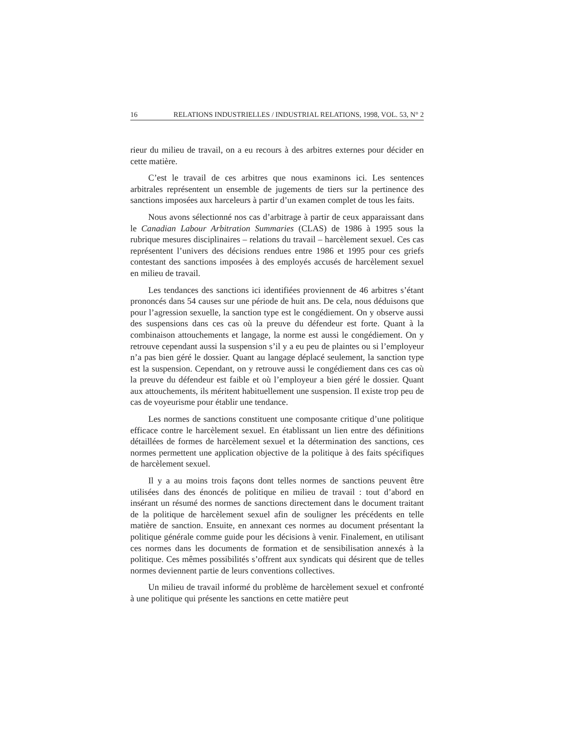16 RELATIONS INDUSTRIELLES / INDUSTRIAL RELATIONS, 1998, VOL. 53, N° 2
rieur du milieu de travail, on a eu recours à des arbitres externes pour décider en cette matière.
C’est le travail de ces arbitres que nous examinons ici. Les sentences arbitrales représentent un ensemble de jugements de tiers sur la pertinence des sanctions imposées aux harceleurs à partir d’un examen complet de tous les faits.
Nous avons sélectionné nos cas d’arbitrage à partir de ceux apparaissant dans le Canadian Labour Arbitration Summaries (CLAS) de 1986 à 1995 sous la rubrique mesures disciplinaires – relations du travail – harcèlement sexuel. Ces cas représentent l’univers des décisions rendues entre 1986 et 1995 pour ces griefs contestant des sanctions imposées à des employés accusés de harcèlement sexuel en milieu de travail.
Les tendances des sanctions ici identifiées proviennent de 46 arbitres s’étant prononcés dans 54 causes sur une période de huit ans. De cela, nous déduisons que pour l’agression sexuelle, la sanction type est le congédiement. On y observe aussi des suspensions dans ces cas où la preuve du défendeur est forte. Quant à la combinaison attouchements et langage, la norme est aussi le congédiement. On y retrouve cependant aussi la suspension s’il y a eu peu de plaintes ou si l’employeur n’a pas bien géré le dossier. Quant au langage déplacé seulement, la sanction type est la suspension. Cependant, on y retrouve aussi le congédiement dans ces cas où la preuve du défendeur est faible et où l’employeur a bien géré le dossier. Quant aux attouchements, ils méritent habituellement une suspension. Il existe trop peu de cas de voyeurisme pour établir une tendance.
Les normes de sanctions constituent une composante critique d’une politique efficace contre le harcèlement sexuel. En établissant un lien entre des définitions détaillées de formes de harcèlement sexuel et la détermination des sanctions, ces normes permettent une application objective de la politique à des faits spécifiques de harcèlement sexuel.
Il y a au moins trois façons dont telles normes de sanctions peuvent être utilisées dans des énoncés de politique en milieu de travail : tout d’abord en insérant un résumé des normes de sanctions directement dans le document traitant de la politique de harcèlement sexuel afin de souligner les précédents en telle matière de sanction. Ensuite, en annexant ces normes au document présentant la politique générale comme guide pour les décisions à venir. Finalement, en utilisant ces normes dans les documents de formation et de sensibilisation annexés à la politique. Ces mêmes possibilités s’offrent aux syndicats qui désirent que de telles normes deviennent partie de leurs conventions collectives.
Un milieu de travail informé du problème de harcèlement sexuel et confronté à une politique qui présente les sanctions en cette matière peut